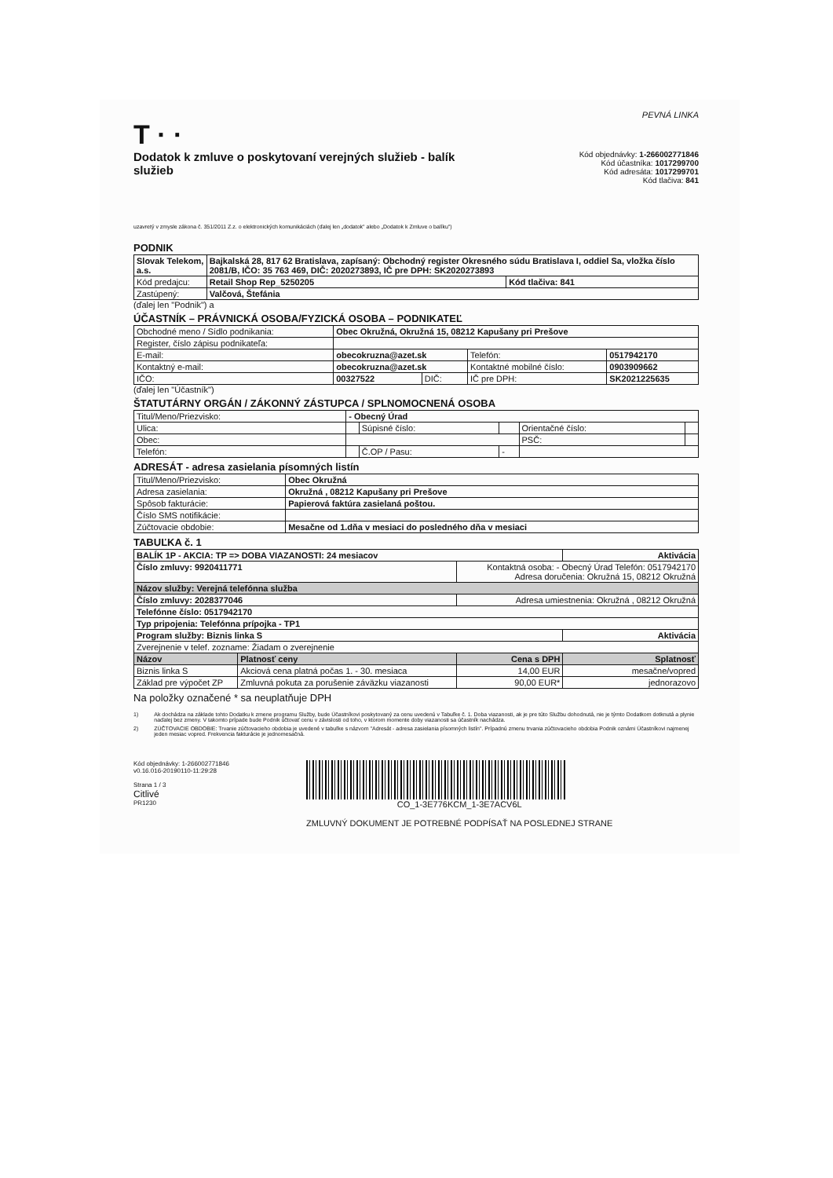PEVNÁ LINKA
T · ·
Dodatok k zmluve o poskytovaní verejných služieb - balík služieb
Kód objednávky: 1-266002771846
Kód účastníka: 1017299700
Kód adresáta: 1017299701
Kód tlačiva: 841
uzavretý v zmysle zákona č. 351/2011 Z.z. o elektronických komunikáciách (ďalej len „dodatok" alebo „Dodatok k Zmluve o balíku")
PODNIK
| Slovak Telekom, a.s. | Bajkalská 28, 817 62 Bratislava, zapísaný: Obchodný register Okresného súdu Bratislava I, oddiel Sa, vložka číslo 2081/B, IČO: 35 763 469, DIČ: 2020273893, IČ pre DPH: SK2020273893 | |
| Kód predajcu: | Retail Shop Rep_5250205 | Kód tlačiva: 841 |
| Zastúpený: | Valčová, Štefánia | |
(ďalej len "Podnik") a
ÚČASTNÍK – PRÁVNICKÁ OSOBA/FYZICKÁ OSOBA – PODNIKATEĽ
| Obchodné meno / Sídlo podnikania: | Obec Okružná, Okružná 15, 08212 Kapušany pri Prešove | | | |
| Register, číslo zápisu podnikateľa: | | | | |
| E-mail: | obecokruzna@azet.sk | | Telefón: | 0517942170 |
| Kontaktný e-mail: | obecokruzna@azet.sk | | Kontaktné mobilné číslo: | 0903909662 |
| IČO: | 00327522 | DIČ: | IČ pre DPH: | SK2021225635 |
(ďalej len "Účastník")
ŠTATUTÁRNY ORGÁN / ZÁKONNÝ ZÁSTUPCA / SPLNOMOCNENÁ OSOBA
| Titul/Meno/Priezvisko: | - Obecný Úrad | | | | |
| Ulica: | | Súpisné číslo: | | Orientačné číslo: | |
| Obec: | | | | PSČ: | |
| Telefón: | | Č.OP / Pasu: | - | | |
ADRESÁT - adresa zasielania písomných listín
| Titul/Meno/Priezvisko: | Obec Okružná |
| Adresa zasielania: | Okružná , 08212 Kapušany pri Prešove |
| Spôsob fakturácie: | Papierová faktúra zasielaná poštou. |
| Číslo SMS notifikácie: | |
| Zúčtovacie obdobie: | Mesačne od 1.dňa v mesiaci do posledného dňa v mesiaci |
TABUĽKA č. 1
| BALÍK 1P - AKCIA: TP => DOBA VIAZANOSTI: 24 mesiacov | | | Aktivácia |
| Číslo zmluvy: 9920411771 | | Kontaktná osoba: - Obecný Úrad Telefón: 0517942170 Adresa doručenia: Okružná 15, 08212 Okružná | |
| Názov služby: Verejná telefónna služba | | | |
| Číslo zmluvy: 2028377046 | | Adresa umiestnenia: Okružná , 08212 Okružná | |
| Telefónne číslo: 0517942170 | | | |
| Typ pripojenia: Telefónna prípojka - TP1 | | | |
| Program služby: Biznis linka S | | | Aktivácia |
| Zverejnenie v telef. zozname: Žiadam o zverejnenie | | | |
| Názov | Platnosť ceny | Cena s DPH | Splatnosť |
| Biznis linka S | Akciová cena platná počas 1. - 30. mesiaca | 14,00 EUR | mesačne/vopred |
| Základ pre výpočet ZP | Zmluvná pokuta za porušenie záväzku viazanosti | 90,00 EUR* | jednorazovo |
Na položky označené * sa neuplatňuje DPH
1) Ak dochádza na základe tohto Dodatku k zmene programu Služby, bude Účastníkovi poskytovaný za cenu uvedenú v Tabuľke č. 1. Doba viazanosti, ak je pre túto Službu dohodnutá, nie je týmto Dodatkom dotknutá a plynie naďalej bez zmeny. V takomto prípade bude Podnik účtovať cenu v závislosti od toho, v ktorom momente doby viazanosti sa účastník nachádza.
2) ZÚČTOVACIE OBDOBIE: Trvanie zúčtovacieho obdobia je uvedené v tabuľke s názvom "Adresát - adresa zasielania písomných listín". Prípadnú zmenu trvania zúčtovacieho obdobia Podnik oznámi Účastníkovi najmenej jeden mesiac vopred. Frekvencia fakturácie je jednomesačná.
Kód objednávky: 1-266002771846
v0.16.016-20190110-11:29:28
Strana 1 / 3
Citlivé
PR1230
CO_1-3E776KCM_1-3E7ACV6L
ZMLUVNÝ DOKUMENT JE POTREBNÉ PODPÍSAŤ NA POSLEDNEJ STRANE